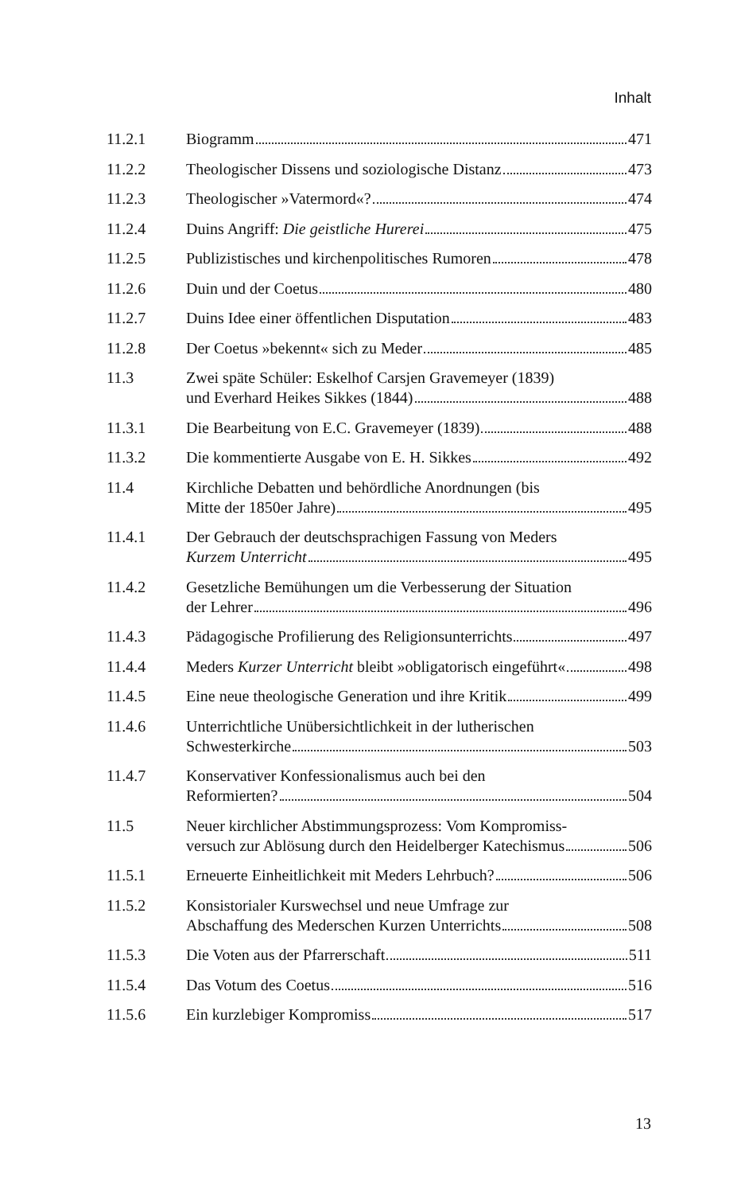Inhalt
11.2.1 Biogramm 471
11.2.2 Theologischer Dissens und soziologische Distanz 473
11.2.3 Theologischer »Vatermord«? 474
11.2.4 Duins Angriff: Die geistliche Hurerei 475
11.2.5 Publizistisches und kirchenpolitisches Rumoren 478
11.2.6 Duin und der Coetus 480
11.2.7 Duins Idee einer öffentlichen Disputation 483
11.2.8 Der Coetus »bekennt« sich zu Meder 485
11.3 Zwei späte Schüler: Eskelhof Carsjen Gravemeyer (1839)
und Everhard Heikes Sikkes (1844) 488
11.3.1 Die Bearbeitung von E.C. Gravemeyer (1839) 488
11.3.2 Die kommentierte Ausgabe von E. H. Sikkes 492
11.4 Kirchliche Debatten und behördliche Anordnungen (bis
Mitte der 1850er Jahre) 495
11.4.1 Der Gebrauch der deutschsprachigen Fassung von Meders
Kurzem Unterricht 495
11.4.2 Gesetzliche Bemühungen um die Verbesserung der Situation
der Lehrer 496
11.4.3 Pädagogische Profilierung des Religionsunterrichts 497
11.4.4 Meders Kurzer Unterricht bleibt »obligatorisch eingeführt« 498
11.4.5 Eine neue theologische Generation und ihre Kritik 499
11.4.6 Unterrichtliche Unübersichtlichkeit in der lutherischen
Schwesterkirche 503
11.4.7 Konservativer Konfessionalismus auch bei den
Reformierten? 504
11.5 Neuer kirchlicher Abstimmungsprozess: Vom Kompromiss-
versuch zur Ablösung durch den Heidelberger Katechismus 506
11.5.1 Erneuerte Einheitlichkeit mit Meders Lehrbuch? 506
11.5.2 Konsistorialer Kurswechsel und neue Umfrage zur
Abschaffung des Mederschen Kurzen Unterrichts 508
11.5.3 Die Voten aus der Pfarrerschaft 511
11.5.4 Das Votum des Coetus 516
11.5.6 Ein kurzlebiger Kompromiss 517
13